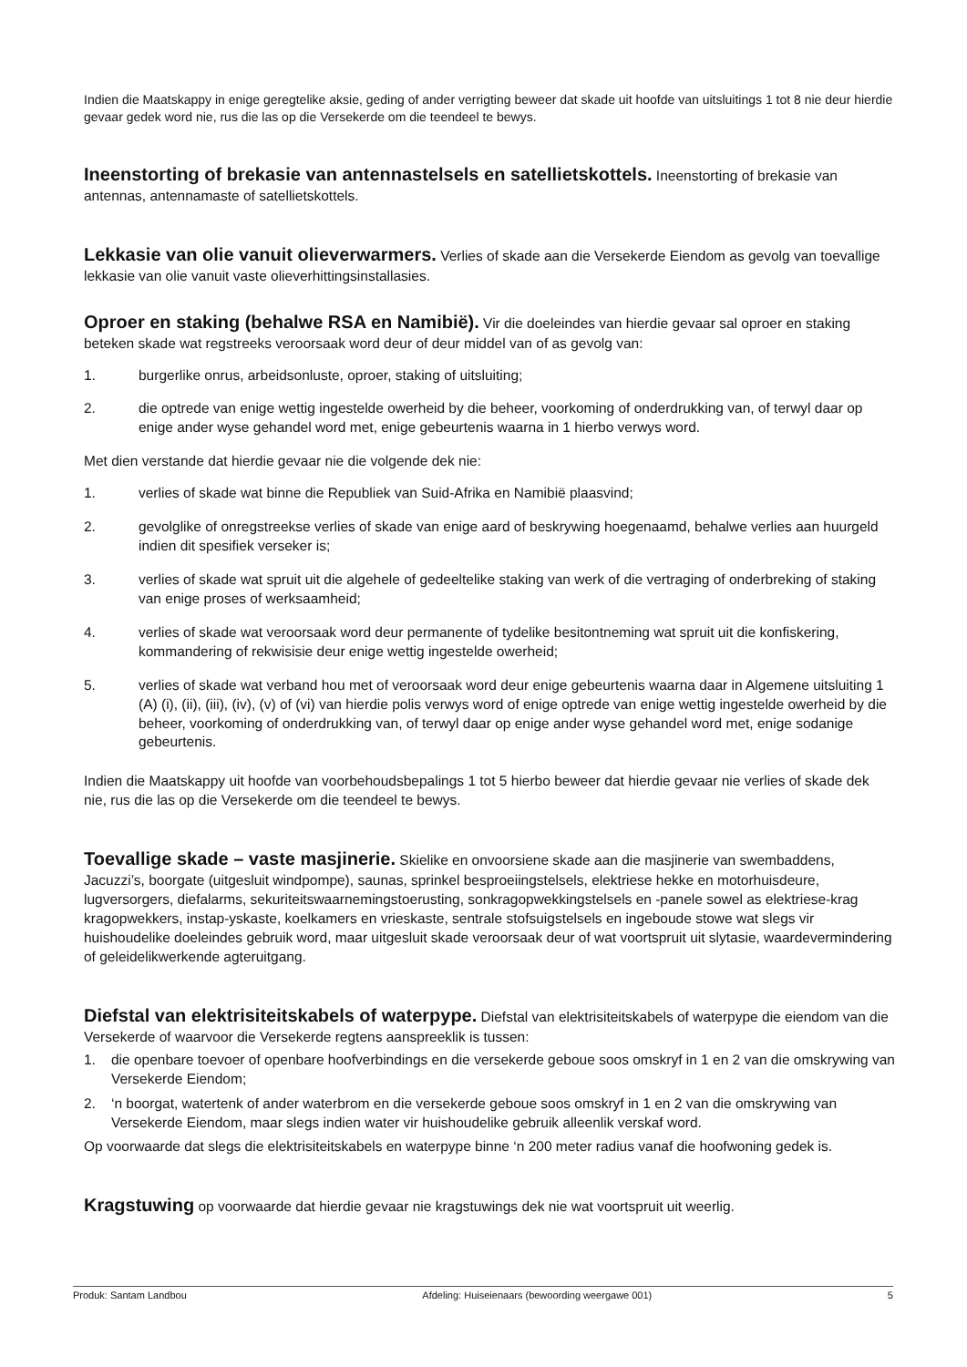Indien die Maatskappy in enige geregtelike aksie, geding of ander verrigting beweer dat skade uit hoofde van uitsluitings 1 tot 8 nie deur hierdie gevaar gedek word nie, rus die las op die Versekerde om die teendeel te bewys.
Ineenstorting of brekasie van antennastelsels en satellietskottels. Ineenstorting of brekasie van antennas, antennamaste of satellietskottels.
Lekkasie van olie vanuit olieverwarmers. Verlies of skade aan die Versekerde Eiendom as gevolg van toevallige lekkasie van olie vanuit vaste olieverhittingsinstallasies.
Oproer en staking (behalwe RSA en Namibië). Vir die doeleindes van hierdie gevaar sal oproer en staking beteken skade wat regstreeks veroorsaak word deur of deur middel van of as gevolg van:
1. burgerlike onrus, arbeidsonluste, oproer, staking of uitsluiting;
2. die optrede van enige wettig ingestelde owerheid by die beheer, voorkoming of onderdrukking van, of terwyl daar op enige ander wyse gehandel word met, enige gebeurtenis waarna in 1 hierbo verwys word.
Met dien verstande dat hierdie gevaar nie die volgende dek nie:
1. verlies of skade wat binne die Republiek van Suid-Afrika en Namibië plaasvind;
2. gevolglike of onregstreekse verlies of skade van enige aard of beskrywing hoegenaamd, behalwe verlies aan huurgeld indien dit spesifiek verseker is;
3. verlies of skade wat spruit uit die algehele of gedeeltelike staking van werk of die vertraging of onderbreking of staking van enige proses of werksaamheid;
4. verlies of skade wat veroorsaak word deur permanente of tydelike besitontneming wat spruit uit die konfiskering, kommandering of rekwisisie deur enige wettig ingestelde owerheid;
5. verlies of skade wat verband hou met of veroorsaak word deur enige gebeurtenis waarna daar in Algemene uitsluiting 1 (A) (i), (ii), (iii), (iv), (v) of (vi) van hierdie polis verwys word of enige optrede van enige wettig ingestelde owerheid by die beheer, voorkoming of onderdrukking van, of terwyl daar op enige ander wyse gehandel word met, enige sodanige gebeurtenis.
Indien die Maatskappy uit hoofde van voorbehoudsbepalings 1 tot 5 hierbo beweer dat hierdie gevaar nie verlies of skade dek nie, rus die las op die Versekerde om die teendeel te bewys.
Toevallige skade – vaste masjinerie. Skielike en onvoorsiene skade aan die masjinerie van swembaddens, Jacuzzi’s, boorgate (uitgesluit windpompe), saunas, sprinkel besproeiingstelsels, elektriese hekke en motorhuisdeure, lugversorgers, diefalarms, sekuriteitswaarnemingstoerusting, sonkragopwekkingstelsels en -panele sowel as elektriese-krag kragopwekkers, instap-yskaste, koelkamers en vrieskaste, sentrale stofsuigstelsels en ingeboude stowe wat slegs vir huishoudelike doeleindes gebruik word, maar uitgesluit skade veroorsaak deur of wat voortspruit uit slytasie, waardevermindering of geleidelikwerkende agteruitgang.
Diefstal van elektrisiteitskabels of waterpype. Diefstal van elektrisiteitskabels of waterpype die eiendom van die Versekerde of waarvoor die Versekerde regtens aanspreeklik is tussen:
1. die openbare toevoer of openbare hoofverbindings en die versekerde geboue soos omskryf in 1 en 2 van die omskrywing van Versekerde Eiendom;
2. ‘n boorgat, watertenk of ander waterbrom en die versekerde geboue soos omskryf in 1 en 2 van die omskrywing van Versekerde Eiendom, maar slegs indien water vir huishoudelike gebruik alleenlik verskaf word.
Op voorwaarde dat slegs die elektrisiteitskabels en waterpype binne ‘n 200 meter radius vanaf die hoofwoning gedek is.
Kragstuwing op voorwaarde dat hierdie gevaar nie kragstuwings dek nie wat voortspruit uit weerlig.
Produk: Santam Landbou Afdeling: Huiseienaars (bewoording weergawe 001) 5